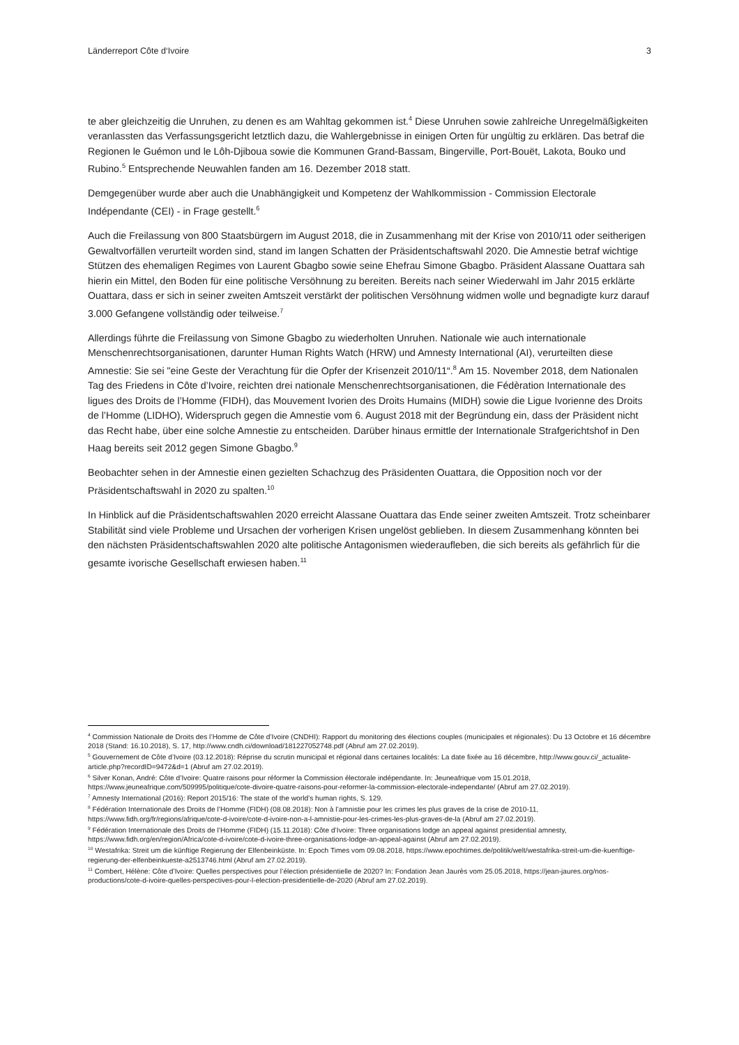Länderreport Côte d‘Ivoire 3
te aber gleichzeitig die Unruhen, zu denen es am Wahltag gekommen ist.<sup>4</sup> Diese Unruhen sowie zahlreiche Unregelmäßigkeiten veranlassten das Verfassungsgericht letztlich dazu, die Wahlergebnisse in einigen Orten für ungültig zu erklären. Das betraf die Regionen le Guémon und le Lôh-Djiboua sowie die Kommunen Grand-Bassam, Bingerville, Port-Bouët, Lakota, Bouko und Rubino.<sup>5</sup> Entsprechende Neuwahlen fanden am 16. Dezember 2018 statt.
Demgegenüber wurde aber auch die Unabhängigkeit und Kompetenz der Wahlkommission - Commission Electorale Indépendante (CEI) - in Frage gestellt.<sup>6</sup>
Auch die Freilassung von 800 Staatsbürgern im August 2018, die in Zusammenhang mit der Krise von 2010/11 oder seitherigen Gewaltvorfällen verurteilt worden sind, stand im langen Schatten der Präsidentschaftswahl 2020. Die Amnestie betraf wichtige Stützen des ehemaligen Regimes von Laurent Gbagbo sowie seine Ehefrau Simone Gbagbo. Präsident Alassane Ouattara sah hierin ein Mittel, den Boden für eine politische Versöhnung zu bereiten. Bereits nach seiner Wiederwahl im Jahr 2015 erklärte Ouattara, dass er sich in seiner zweiten Amtszeit verstärkt der politischen Versöhnung widmen wolle und begnadigte kurz darauf 3.000 Gefangene vollständig oder teilweise.<sup>7</sup>
Allerdings führte die Freilassung von Simone Gbagbo zu wiederholten Unruhen. Nationale wie auch internationale Menschenrechtsorganisationen, darunter Human Rights Watch (HRW) und Amnesty International (AI), verurteilten diese Amnestie: Sie sei "eine Geste der Verachtung für die Opfer der Krisenzeit 2010/11“.<sup>8</sup> Am 15. November 2018, dem Nationalen Tag des Friedens in Côte d’Ivoire, reichten drei nationale Menschenrechtsorganisationen, die Fédèration Internationale des ligues des Droits de l’Homme (FIDH), das Mouvement Ivorien des Droits Humains (MIDH) sowie die Ligue Ivorienne des Droits de l’Homme (LIDHO), Widerspruch gegen die Amnestie vom 6. August 2018 mit der Begründung ein, dass der Präsident nicht das Recht habe, über eine solche Amnestie zu entscheiden. Darüber hinaus ermittle der Internationale Strafgerichtshof in Den Haag bereits seit 2012 gegen Simone Gbagbo.<sup>9</sup>
Beobachter sehen in der Amnestie einen gezielten Schachzug des Präsidenten Ouattara, die Opposition noch vor der Präsidentschaftswahl in 2020 zu spalten.<sup>10</sup>
In Hinblick auf die Präsidentschaftswahlen 2020 erreicht Alassane Ouattara das Ende seiner zweiten Amtszeit. Trotz scheinbarer Stabilität sind viele Probleme und Ursachen der vorherigen Krisen ungelöst geblieben. In diesem Zusammenhang könnten bei den nächsten Präsidentschaftswahlen 2020 alte politische Antagonismen wiederaufleben, die sich bereits als gefährlich für die gesamte ivorische Gesellschaft erwiesen haben.<sup>11</sup>
<sup>4</sup> Commission Nationale de Droits des l’Homme de Côte d’Ivoire (CNDHI): Rapport du monitoring des élections couples (municipales et régionales): Du 13 Octobre et 16 décembre 2018 (Stand: 16.10.2018), S. 17, http://www.cndh.ci/download/181227052748.pdf (Abruf am 27.02.2019).
<sup>5</sup> Gouvernement de Côte d’Ivoire (03.12.2018): Réprise du scrutin municipal et régional dans certaines localités: La date fixée au 16 décembre, http://www.gouv.ci/_actualite-article.php?recordID=9472&d=1 (Abruf am 27.02.2019).
<sup>6</sup> Silver Konan, André: Côte d’Ivoire: Quatre raisons pour réformer la Commission électorale indépendante. In: Jeuneafrique vom 15.01.2018, https://www.jeuneafrique.com/509995/politique/cote-divoire-quatre-raisons-pour-reformer-la-commission-electorale-independante/ (Abruf am 27.02.2019).
<sup>7</sup> Amnesty International (2016): Report 2015/16: The state of the world’s human rights, S. 129.
<sup>8</sup> Fédération Internationale des Droits de l’Homme (FIDH) (08.08.2018): Non à l’amnistie pour les crimes les plus graves de la crise de 2010-11, https://www.fidh.org/fr/regions/afrique/cote-d-ivoire/cote-d-ivoire-non-a-l-amnistie-pour-les-crimes-les-plus-graves-de-la (Abruf am 27.02.2019).
<sup>9</sup> Fédération Internationale des Droits de l’Homme (FIDH) (15.11.2018): Côte d’Ivoire: Three organisations lodge an appeal against presidential amnesty, https://www.fidh.org/en/region/Africa/cote-d-ivoire/cote-d-ivoire-three-organisations-lodge-an-appeal-against (Abruf am 27.02.2019).
<sup>10</sup> Westafrika: Streit um die künftige Regierung der Elfenbeinküste. In: Epoch Times vom 09.08.2018, https://www.epochtimes.de/politik/welt/westafrika-streit-um-die-kuenftige-regierung-der-elfenbeinkueste-a2513746.html (Abruf am 27.02.2019).
<sup>11</sup> Combert, Hélène: Côte d’Ivoire: Quelles perspectives pour l’élection présidentielle de 2020? In: Fondation Jean Jaurès vom 25.05.2018, https://jean-jaures.org/nos-productions/cote-d-ivoire-quelles-perspectives-pour-l-election-presidentielle-de-2020 (Abruf am 27.02.2019).